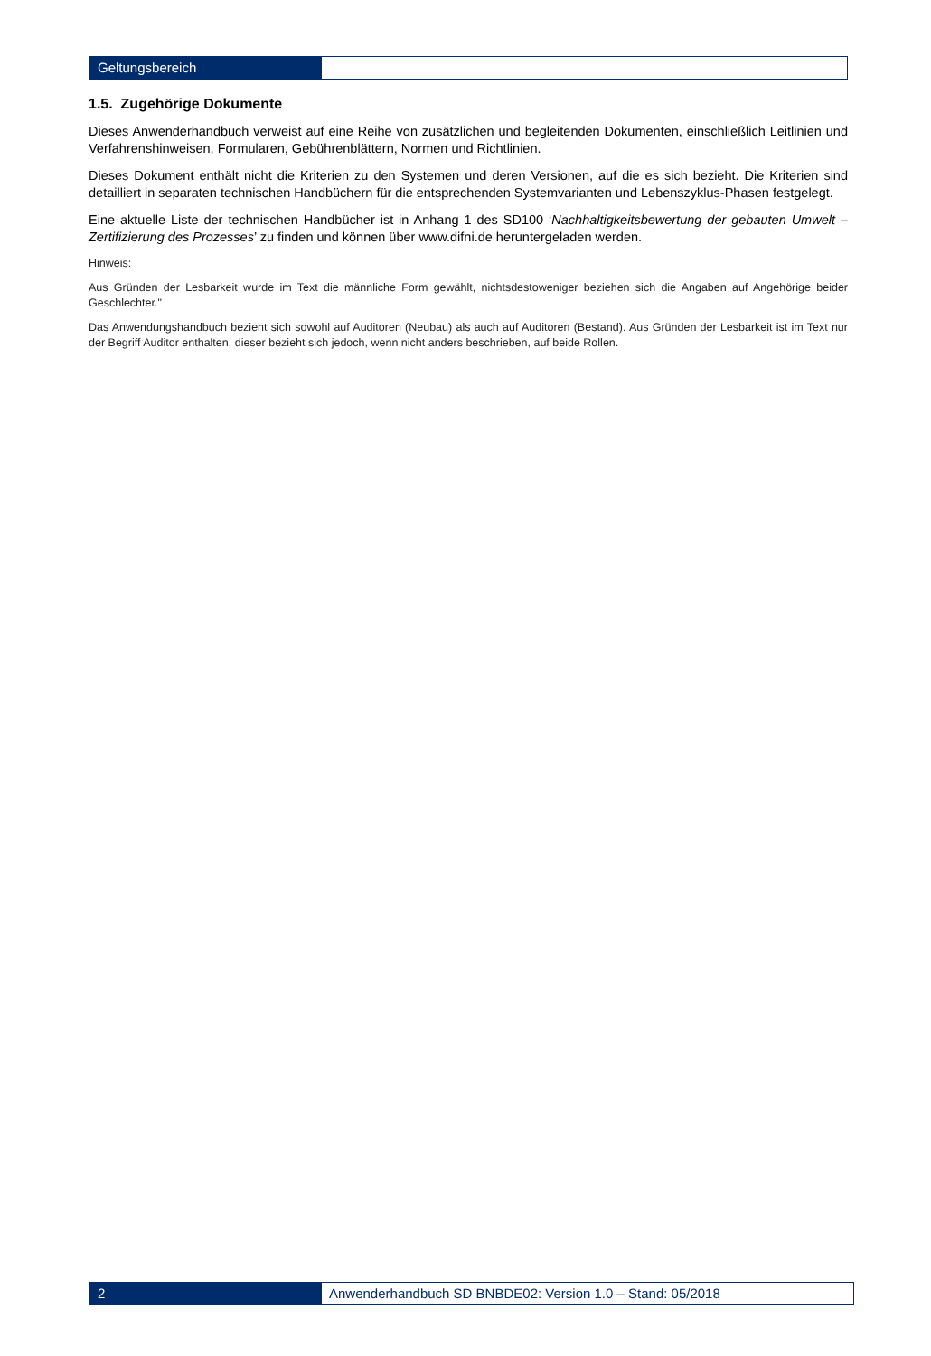Geltungsbereich
1.5. Zugehörige Dokumente
Dieses Anwenderhandbuch verweist auf eine Reihe von zusätzlichen und begleitenden Dokumenten, einschließlich Leitlinien und Verfahrenshinweisen, Formularen, Gebührenblättern, Normen und Richtlinien.
Dieses Dokument enthält nicht die Kriterien zu den Systemen und deren Versionen, auf die es sich bezieht. Die Kriterien sind detailliert in separaten technischen Handbüchern für die entsprechenden Systemvarianten und Lebenszyklus-Phasen festgelegt.
Eine aktuelle Liste der technischen Handbücher ist in Anhang 1 des SD100 ‘Nachhaltigkeitsbewertung der gebauten Umwelt – Zertifizierung des Prozesses’ zu finden und können über www.difni.de heruntergeladen werden.
Hinweis:
Aus Gründen der Lesbarkeit wurde im Text die männliche Form gewählt, nichtsdestoweniger beziehen sich die Angaben auf Angehörige beider Geschlechter."
Das Anwendungshandbuch bezieht sich sowohl auf Auditoren (Neubau) als auch auf Auditoren (Bestand). Aus Gründen der Lesbarkeit ist im Text nur der Begriff Auditor enthalten, dieser bezieht sich jedoch, wenn nicht anders beschrieben, auf beide Rollen.
2
Anwenderhandbuch SD BNBDE02: Version 1.0 – Stand: 05/2018